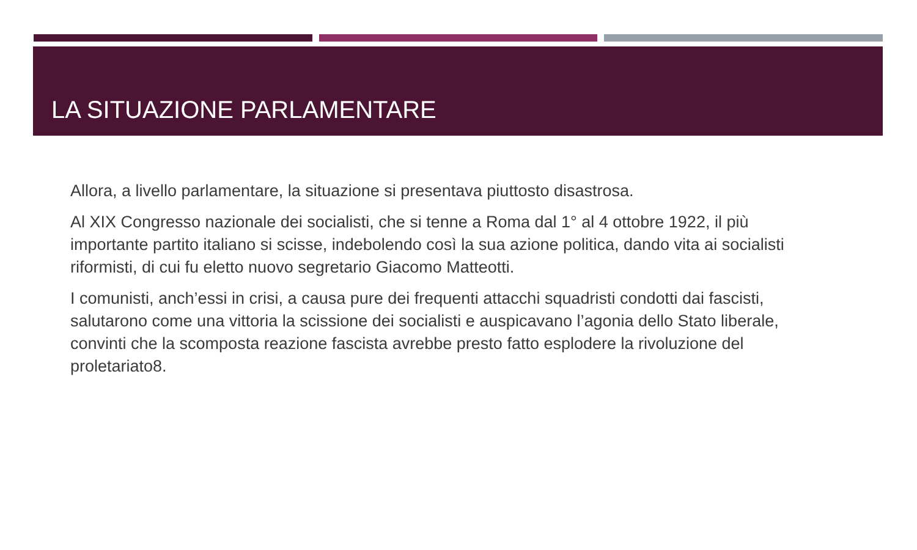LA SITUAZIONE PARLAMENTARE
Allora, a livello parlamentare, la situazione si presentava piuttosto disastrosa.
Al XIX Congresso nazionale dei socialisti, che si tenne a Roma dal 1° al 4 ottobre 1922, il più importante partito italiano si scisse, indebolendo così la sua azione politica, dando vita ai socialisti riformisti, di cui fu eletto nuovo segretario Giacomo Matteotti.
I comunisti, anch’essi in crisi, a causa pure dei frequenti attacchi squadristi condotti dai fascisti, salutarono come una vittoria la scissione dei socialisti e auspicavano l’agonia dello Stato liberale, convinti che la scomposta reazione fascista avrebbe presto fatto esplodere la rivoluzione del proletariato8.